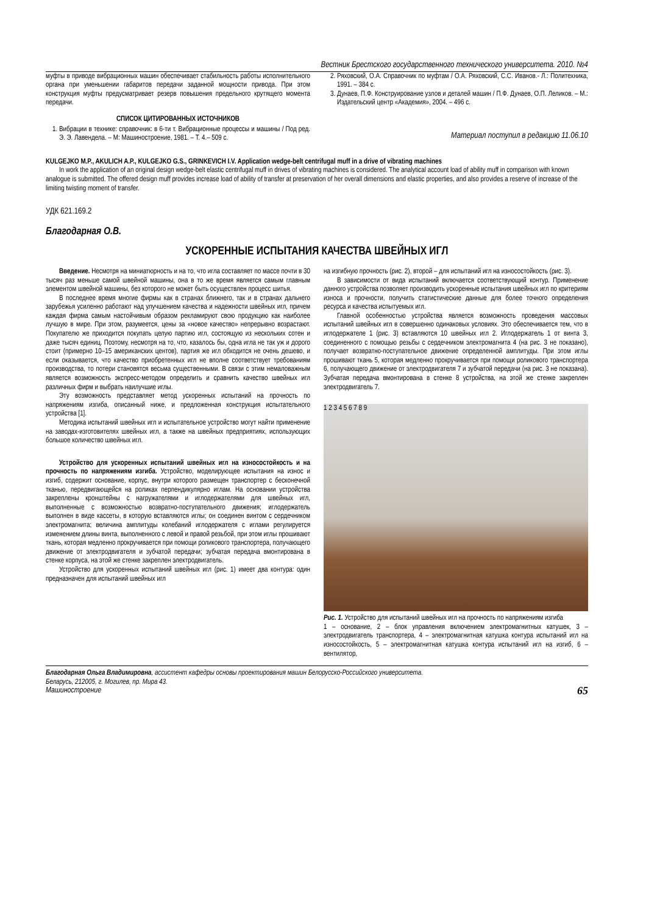Вестник Брестского государственного технического университета. 2010. №4
муфты в приводе вибрационных машин обеспечивает стабильность работы исполнительного органа при уменьшении габаритов передачи заданной мощности привода. При этом конструкция муфты предусматривает резерв повышения предельного крутящего момента передачи.
СПИСОК ЦИТИРОВАННЫХ ИСТОЧНИКОВ
1. Вибрации в технике: справочник: в 6-ти т. Вибрационные процессы и машины / Под ред. Э. Э. Лавендела. – М: Машиностроение, 1981. – Т. 4.– 509 с.
2. Ряховский, О.А. Справочник по муфтам / О.А. Ряховский, С.С. Иванов.- Л.: Политехника, 1991. – 384 с.
3. Дунаев, П.Ф. Конструирование узлов и деталей машин / П.Ф. Дунаев, О.П. Леликов. – М.: Издательский центр «Академия», 2004. – 496 с.
Материал поступил в редакцию 11.06.10
KULGEJKO M.P., AKULICH A.P., KULGEJKO G.S., GRINKEVICH I.V. Application wedge-belt centrifugal muff in a drive of vibrating machines
In work the application of an original design wedge-belt elastic centrifugal muff in drives of vibrating machines is considered. The analytical account load of ability muff in comparison with known analogue is submitted. The offered design muff provides increase load of ability of transfer at preservation of her overall dimensions and elastic properties, and also provides a reserve of increase of the limiting twisting moment of transfer.
УДК 621.169.2
Благодарная О.В.
УСКОРЕННЫЕ ИСПЫТАНИЯ КАЧЕСТВА ШВЕЙНЫХ ИГЛ
Введение. Несмотря на миниатюрность и на то, что игла составляет по массе почти в 30 тысяч раз меньше самой швейной машины, она в то же время является самым главным элементом швейной машины, без которого не может быть осуществлен процесс шитья.
В последнее время многие фирмы как в странах ближнего, так и в странах дальнего зарубежья усиленно работают над улучшением качества и надежности швейных игл, причем каждая фирма самым настойчивым образом рекламируют свою продукцию как наиболее лучшую в мире. При этом, разумеется, цены за «новое качество» непрерывно возрастают. Покупателю же приходится покупать целую партию игл, состоящую из нескольких сотен и даже тысяч единиц. Поэтому, несмотря на то, что, казалось бы, одна игла не так уж и дорого стоит (примерно 10–15 американских центов), партия же игл обходится не очень дешево, и если оказывается, что качество приобретенных игл не вполне соответствует требованиям производства, то потери становятся весьма существенными. В связи с этим немаловажным является возможность экспресс-методом определить и сравнить качество швейных игл различных фирм и выбрать наилучшие иглы.
Эту возможность представляет метод ускоренных испытаний на прочность по напряжениям изгиба, описанный ниже, и предложенная конструкция испытательного устройства [1].
Методика испытаний швейных игл и испытательное устройство могут найти применение на заводах-изготовителях швейных игл, а также на швейных предприятиях, использующих большое количество швейных игл.
Устройство для ускоренных испытаний швейных игл на износостойкость и на прочность по напряжениям изгиба. Устройство, моделирующее испытания на износ и изгиб, содержит основание, корпус, внутри которого размещен транспортер с бесконечной тканью, передвигающейся на роликах перпендикулярно иглам. На основании устройства закреплены кронштейны с нагружателями и иглодержателями для швейных игл, выполненные с возможностью возвратно-поступательного движения; иглодержатель выполнен в виде кассеты, в которую вставляются иглы; он соединен винтом с сердечником электромагнита; величина амплитуды колебаний иглодержателя с иглами регулируется изменением длины винта, выполненного с левой и правой резьбой, при этом иглы прошивают ткань, которая медленно прокручивается при помощи роликового транспортера, получающего движение от электродвигателя и зубчатой передачи; зубчатая передача вмонтирована в стенке корпуса, на этой же стенке закреплен электродвигатель.
Устройство для ускоренных испытаний швейных игл (рис. 1) имеет два контура: один предназначен для испытаний швейных игл
на изгибную прочность (рис. 2), второй – для испытаний игл на износостойкость (рис. 3).
В зависимости от вида испытаний включается соответствующий контур. Применение данного устройства позволяет производить ускоренные испытания швейных игл по критериям износа и прочности, получить статистические данные для более точного определения ресурса и качества испытуемых игл.
Главной особенностью устройства является возможность проведения массовых испытаний швейных игл в совершенно одинаковых условиях. Это обеспечивается тем, что в иглодержателе 1 (рис. 3) вставляются 10 швейных игл 2. Иглодержатель 1 от винта 3, соединенного с помощью резьбы с сердечником электромагнита 4 (на рис. 3 не показано), получает возвратно-поступательное движение определенной амплитуды. При этом иглы прошивают ткань 5, которая медленно прокручивается при помощи роликового транспортера 6, получающего движение от электродвигателя 7 и зубчатой передачи (на рис. 3 не показана). Зубчатая передача вмонтирована в стенке 8 устройства, на этой же стенке закреплен электродвигатель 7.
1 2 3 4 5 6 7 8 9
Рис. 1. Устройство для испытаний швейных игл на прочность по напряжениям изгиба
1 – основание, 2 – блок управления включением электромагнитных катушек, 3 – электродвигатель транспортера, 4 – электромагнитная катушка контура испытаний игл на износостойкость, 5 – электромагнитная катушка контура испытаний игл на изгиб, 6 – вентилятор,
Благодарная Ольга Владимировна, ассистент кафедры основы проектирования машин Белорусско-Российского университета.
Беларусь, 212005, г. Могилев, пр. Мира 43.
Машиностроение 65